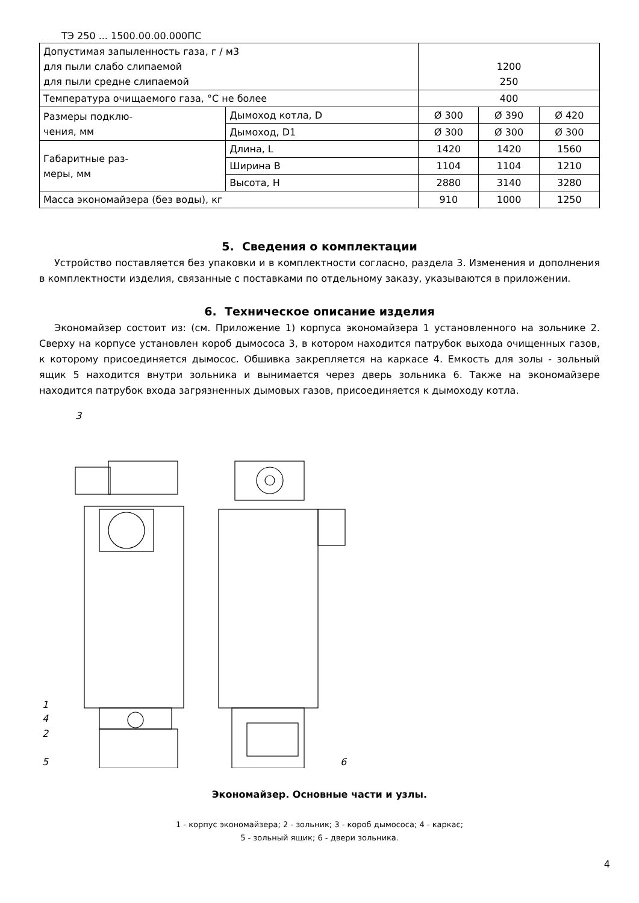ТЭ 250 ... 1500.00.00.000ПС
| Допустимая запыленность газа, г / м3 для пыли слабо слипаемой для пыли средне слипаемой | | 1200 250 | | |
| Температура очищаемого газа, °С не более | | 400 | | |
| Размеры подклю- чения, мм | Дымоход котла, D | Ø 300 | Ø 390 | Ø 420 |
| | Дымоход, D1 | Ø 300 | Ø 300 | Ø 300 |
| Габаритные раз- меры, мм | Длина, L | 1420 | 1420 | 1560 |
| | Ширина B | 1104 | 1104 | 1210 |
| | Высота, H | 2880 | 3140 | 3280 |
| Масса экономайзера (без воды), кг | | 910 | 1000 | 1250 |
5. Сведения о комплектации
Устройство поставляется без упаковки и в комплектности согласно, раздела 3. Изменения и дополнения в комплектности изделия, связанные с поставками по отдельному заказу, указываются в приложении.
6. Техническое описание изделия
Экономайзер состоит из: (см. Приложение 1) корпуса экономайзера 1 установленного на зольнике 2. Сверху на корпусе установлен короб дымососа 3, в котором находится патрубок выхода очищенных газов, к которому присоединяется дымосос. Обшивка закрепляется на каркасе 4. Емкость для золы - зольный ящик 5 находится внутри зольника и вынимается через дверь зольника 6. Также на экономайзере находится патрубок входа загрязненных дымовых газов, присоединяется к дымоходу котла.
3
1
4
2
5
6
Экономайзер. Основные части и узлы.
1 - корпус экономайзера; 2 - зольник; 3 - короб дымососа; 4 - каркас;
5 - зольный ящик; 6 - двери зольника.
4